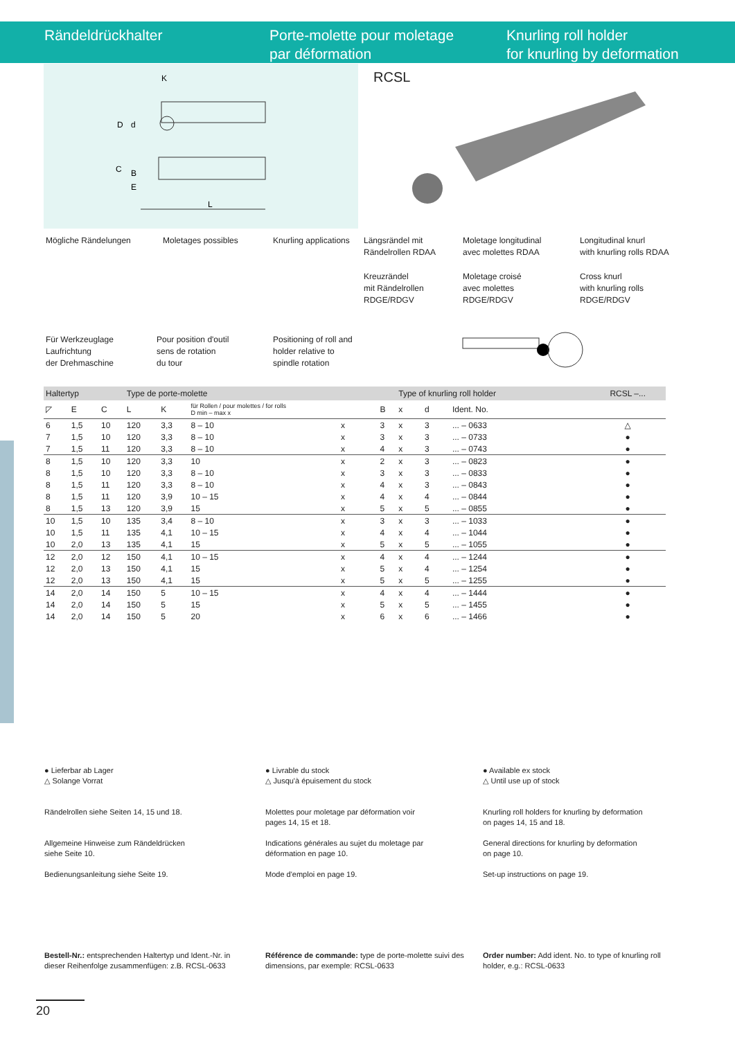Rändeldrückhalter Porte-molette pour moletage
par déformation
Knurling roll holder
for knurling by deformation
K
D
d
C
B
E
L
RCSL
Mögliche Rändelungen Moletages possibles Knurling applications
Längsrändel mit
Rändelrollen RDAA
Moletage longitudinal
avec molettes RDAA
Longitudinal knurl
with knurling rolls RDAA
Kreuzrändel
mit Rändelrollen
RDGE/RDGV
Moletage croisé
avec molettes
RDGE/RDGV
Cross knurl
with knurling rolls
RDGE/RDGV
Für Werkzeuglage
Laufrichtung
der Drehmaschine
Pour position d'outil
sens de rotation
du tour
Positioning of roll and
holder relative to
spindle rotation
| Haltertyp | | | Type de porte-molette | | | | | Type of knurling roll holder | | | | RCSL –... |
| --- | --- | --- | --- | --- | --- | --- | --- | --- | --- | --- | --- | --- |
| ◸ | E | C | L | K | für Rollen / pour molettes / for rolls D min – max x | | B | x | d | Ident. No. | | |
| 6 | 1,5 | 10 | 120 | 3,3 | 8 – 10 | x | 3 | x | 3 | ... – 0633 | | △ |
| 7 | 1,5 | 10 | 120 | 3,3 | 8 – 10 | x | 3 | x | 3 | ... – 0733 | | ● |
| 7 | 1,5 | 11 | 120 | 3,3 | 8 – 10 | x | 4 | x | 3 | ... – 0743 | | ● |
| 8 | 1,5 | 10 | 120 | 3,3 | 10 | x | 2 | x | 3 | ... – 0823 | | ● |
| 8 | 1,5 | 10 | 120 | 3,3 | 8 – 10 | x | 3 | x | 3 | ... – 0833 | | ● |
| 8 | 1,5 | 11 | 120 | 3,3 | 8 – 10 | x | 4 | x | 3 | ... – 0843 | | ● |
| 8 | 1,5 | 11 | 120 | 3,9 | 10 – 15 | x | 4 | x | 4 | ... – 0844 | | ● |
| 8 | 1,5 | 13 | 120 | 3,9 | 15 | x | 5 | x | 5 | ... – 0855 | | ● |
| 10 | 1,5 | 10 | 135 | 3,4 | 8 – 10 | x | 3 | x | 3 | ... – 1033 | | ● |
| 10 | 1,5 | 11 | 135 | 4,1 | 10 – 15 | x | 4 | x | 4 | ... – 1044 | | ● |
| 10 | 2,0 | 13 | 135 | 4,1 | 15 | x | 5 | x | 5 | ... – 1055 | | ● |
| 12 | 2,0 | 12 | 150 | 4,1 | 10 – 15 | x | 4 | x | 4 | ... – 1244 | | ● |
| 12 | 2,0 | 13 | 150 | 4,1 | 15 | x | 5 | x | 4 | ... – 1254 | | ● |
| 12 | 2,0 | 13 | 150 | 4,1 | 15 | x | 5 | x | 5 | ... – 1255 | | ● |
| 14 | 2,0 | 14 | 150 | 5 | 10 – 15 | x | 4 | x | 4 | ... – 1444 | | ● |
| 14 | 2,0 | 14 | 150 | 5 | 15 | x | 5 | x | 5 | ... – 1455 | | ● |
| 14 | 2,0 | 14 | 150 | 5 | 20 | x | 6 | x | 6 | ... – 1466 | | ● |
● Lieferbar ab Lager
△ Solange Vorrat
Rändelrollen siehe Seiten 14, 15 und 18.
Allgemeine Hinweise zum Rändeldrücken
siehe Seite 10.
Bedienungsanleitung siehe Seite 19.
● Livrable du stock
△ Jusqu'à épuisement du stock
Molettes pour moletage par déformation voir
pages 14, 15 et 18.
Indications générales au sujet du moletage par
déformation en page 10.
Mode d'emploi en page 19.
● Available ex stock
△ Until use up of stock
Knurling roll holders for knurling by deformation
on pages 14, 15 and 18.
General directions for knurling by deformation
on page 10.
Set-up instructions on page 19.
Bestell-Nr.: entsprechenden Haltertyp und Ident.-Nr. in dieser Reihenfolge zusammenfügen: z.B. RCSL-0633
Référence de commande: type de porte-molette suivi des dimensions, par exemple: RCSL-0633
Order number: Add ident. No. to type of knurling roll holder, e.g.: RCSL-0633
20